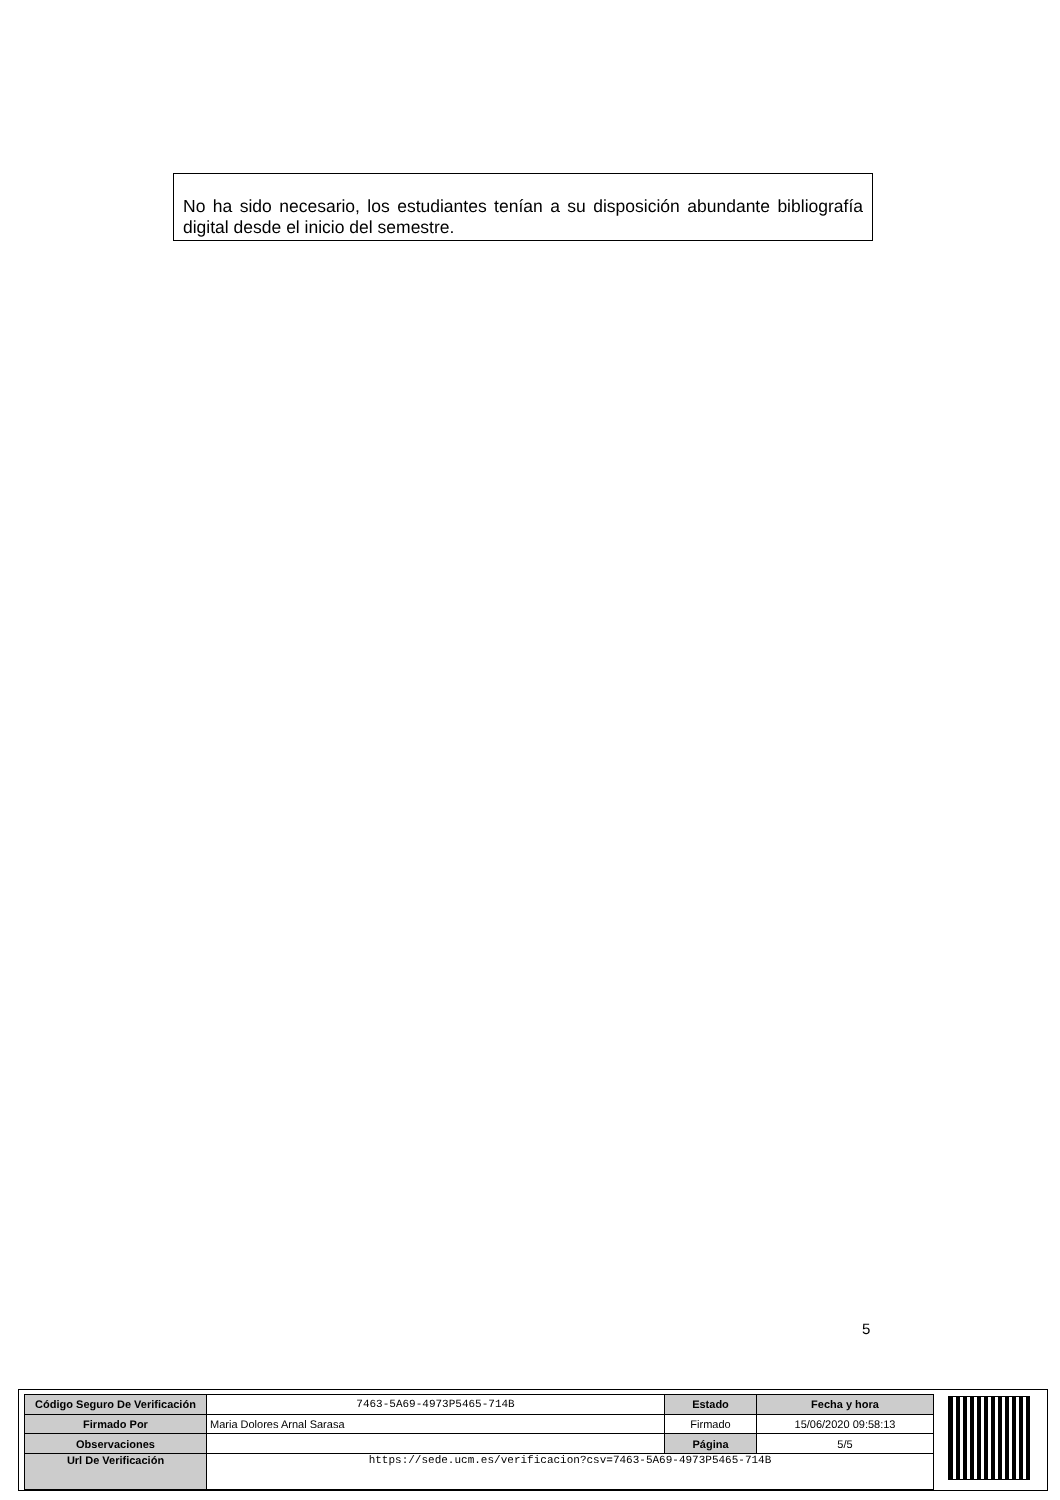No ha sido necesario, los estudiantes tenían a su disposición abundante bibliografía digital desde el inicio del semestre.
5
| Código Seguro De Verificación | 7463-5A69-4973P5465-714B | Estado | Fecha y hora |
| Firmado Por | Maria Dolores Arnal Sarasa | Firmado | 15/06/2020 09:58:13 |
| Observaciones | | Página | 5/5 |
| Url De Verificación | https://sede.ucm.es/verificacion?csv=7463-5A69-4973P5465-714B | | |